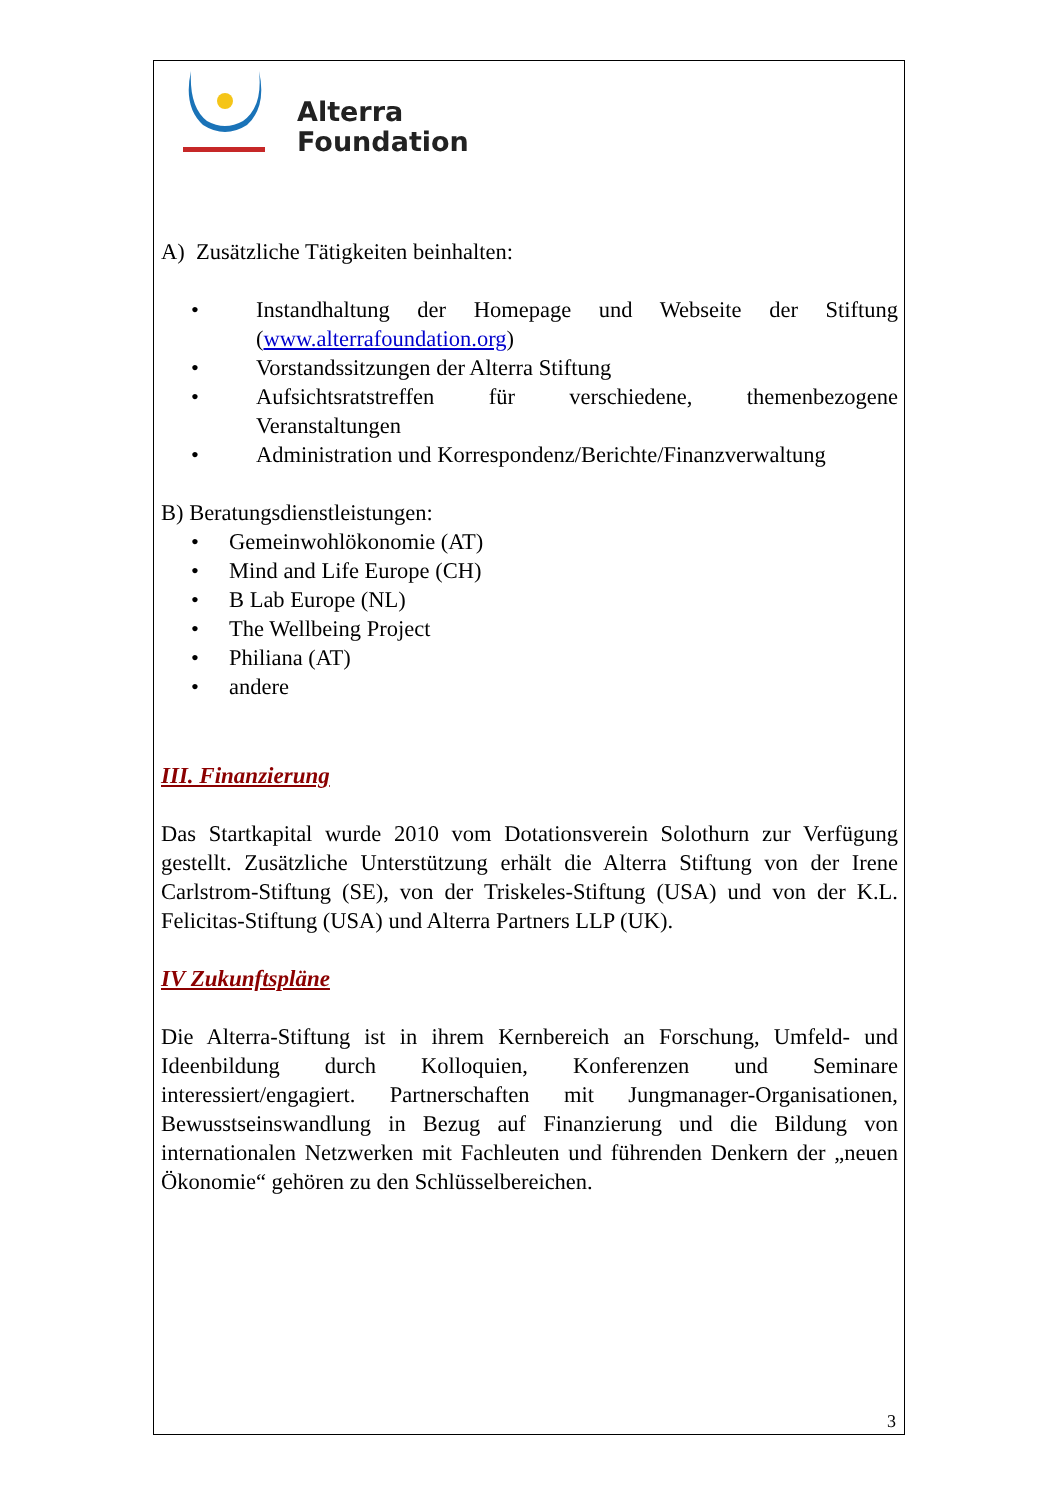Alterra
Foundation
A) Zusätzliche Tätigkeiten beinhalten:
• Instandhaltung der Homepage und Webseite der Stiftung (www.alterrafoundation.org)
• Vorstandssitzungen der Alterra Stiftung
• Aufsichtsratstreffen für verschiedene, themenbezogene Veranstaltungen
• Administration und Korrespondenz/Berichte/Finanzverwaltung
B) Beratungsdienstleistungen:
• Gemeinwohlökonomie (AT)
• Mind and Life Europe (CH)
• B Lab Europe (NL)
• The Wellbeing Project
• Philiana (AT)
• andere
III. Finanzierung
Das Startkapital wurde 2010 vom Dotationsverein Solothurn zur Verfügung gestellt. Zusätzliche Unterstützung erhält die Alterra Stiftung von der Irene Carlstrom-Stiftung (SE), von der Triskeles-Stiftung (USA) und von der K.L. Felicitas-Stiftung (USA) und Alterra Partners LLP (UK).
IV Zukunftspläne
Die Alterra-Stiftung ist in ihrem Kernbereich an Forschung, Umfeld- und Ideenbildung durch Kolloquien, Konferenzen und Seminare interessiert/engagiert. Partnerschaften mit Jungmanager-Organisationen, Bewusstseinswandlung in Bezug auf Finanzierung und die Bildung von internationalen Netzwerken mit Fachleuten und führenden Denkern der „neuen Ökonomie“ gehören zu den Schlüsselbereichen.
3